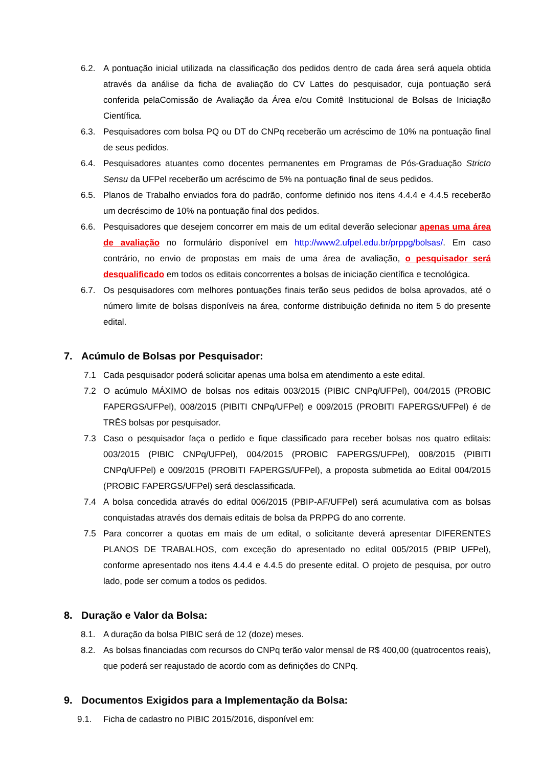6.2. A pontuação inicial utilizada na classificação dos pedidos dentro de cada área será aquela obtida através da análise da ficha de avaliação do CV Lattes do pesquisador, cuja pontuação será conferida pelaComissão de Avaliação da Área e/ou Comitê Institucional de Bolsas de Iniciação Científica.
6.3. Pesquisadores com bolsa PQ ou DT do CNPq receberão um acréscimo de 10% na pontuação final de seus pedidos.
6.4. Pesquisadores atuantes como docentes permanentes em Programas de Pós-Graduação Stricto Sensu da UFPel receberão um acréscimo de 5% na pontuação final de seus pedidos.
6.5. Planos de Trabalho enviados fora do padrão, conforme definido nos itens 4.4.4 e 4.4.5 receberão um decréscimo de 10% na pontuação final dos pedidos.
6.6. Pesquisadores que desejem concorrer em mais de um edital deverão selecionar apenas uma área de avaliação no formulário disponível em http://www2.ufpel.edu.br/prppg/bolsas/. Em caso contrário, no envio de propostas em mais de uma área de avaliação, o pesquisador será desqualificado em todos os editais concorrentes a bolsas de iniciação científica e tecnológica.
6.7. Os pesquisadores com melhores pontuações finais terão seus pedidos de bolsa aprovados, até o número limite de bolsas disponíveis na área, conforme distribuição definida no item 5 do presente edital.
7. Acúmulo de Bolsas por Pesquisador:
7.1 Cada pesquisador poderá solicitar apenas uma bolsa em atendimento a este edital.
7.2 O acúmulo MÁXIMO de bolsas nos editais 003/2015 (PIBIC CNPq/UFPel), 004/2015 (PROBIC FAPERGS/UFPel), 008/2015 (PIBITI CNPq/UFPel) e 009/2015 (PROBITI FAPERGS/UFPel) é de TRÊS bolsas por pesquisador.
7.3 Caso o pesquisador faça o pedido e fique classificado para receber bolsas nos quatro editais: 003/2015 (PIBIC CNPq/UFPel), 004/2015 (PROBIC FAPERGS/UFPel), 008/2015 (PIBITI CNPq/UFPel) e 009/2015 (PROBITI FAPERGS/UFPel), a proposta submetida ao Edital 004/2015 (PROBIC FAPERGS/UFPel) será desclassificada.
7.4 A bolsa concedida através do edital 006/2015 (PBIP-AF/UFPel) será acumulativa com as bolsas conquistadas através dos demais editais de bolsa da PRPPG do ano corrente.
7.5 Para concorrer a quotas em mais de um edital, o solicitante deverá apresentar DIFERENTES PLANOS DE TRABALHOS, com exceção do apresentado no edital 005/2015 (PBIP UFPel), conforme apresentado nos itens 4.4.4 e 4.4.5 do presente edital. O projeto de pesquisa, por outro lado, pode ser comum a todos os pedidos.
8. Duração e Valor da Bolsa:
8.1. A duração da bolsa PIBIC será de 12 (doze) meses.
8.2. As bolsas financiadas com recursos do CNPq terão valor mensal de R$ 400,00 (quatrocentos reais), que poderá ser reajustado de acordo com as definições do CNPq.
9. Documentos Exigidos para a Implementação da Bolsa:
9.1. Ficha de cadastro no PIBIC 2015/2016, disponível em: